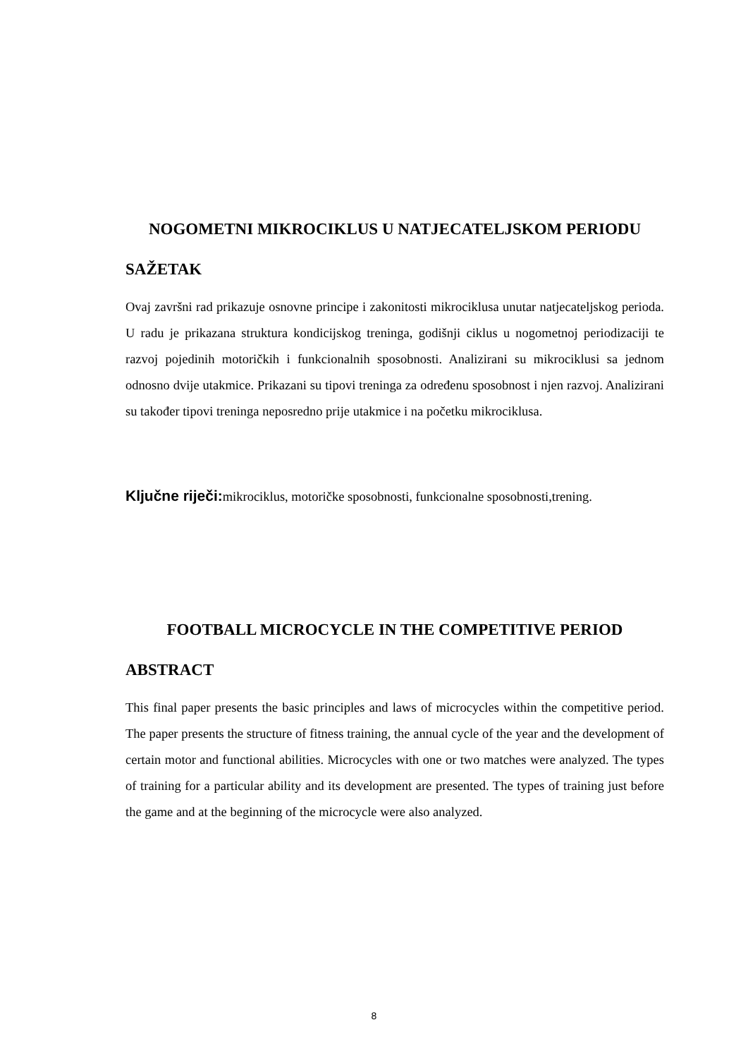NOGOMETNI MIKROCIKLUS U NATJECATELJSKOM PERIODU
SAŽETAK
Ovaj završni rad prikazuje osnovne principe i zakonitosti mikrociklusa unutar natjecateljskog perioda. U radu je prikazana struktura kondicijskog treninga, godišnji ciklus u nogometnoj periodizaciji te razvoj pojedinih motoričkih i funkcionalnih sposobnosti. Analizirani su mikrociklusi sa jednom odnosno dvije utakmice. Prikazani su tipovi treninga za određenu sposobnost i njen razvoj. Analizirani su također tipovi treninga neposredno prije utakmice i na početku mikrociklusa.
Ključne riječi: mikrociklus, motoričke sposobnosti, funkcionalne sposobnosti,trening.
FOOTBALL MICROCYCLE IN THE COMPETITIVE PERIOD
ABSTRACT
This final paper presents the basic principles and laws of microcycles within the competitive period. The paper presents the structure of fitness training, the annual cycle of the year and the development of certain motor and functional abilities. Microcycles with one or two matches were analyzed. The types of training for a particular ability and its development are presented. The types of training just before the game and at the beginning of the microcycle were also analyzed.
8